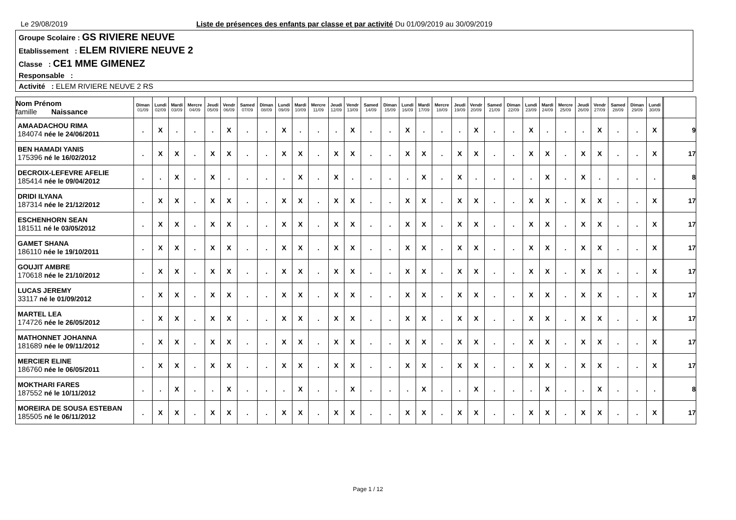Le 29/08/2019 Liste de présences des enfants par classe et par activité Du 01/09/2019 au 30/09/2019
Groupe Scolaire : GS RIVIERE NEUVE
Etablissement : ELEM RIVIERE NEUVE 2
Classe : CE1 MME GIMENEZ
Responsable :
Activité : ELEM RIVIERE NEUVE 2 RS
| Nom Prénom famille Naissance | Diman 01/09 | Lundi 02/09 | Mardi 03/09 | Mercre 04/09 | Jeudi 05/09 | Vendr 06/09 | Samed 07/09 | Diman 08/09 | Lundi 09/09 | Mardi 10/09 | Mercre 11/09 | Jeudi 12/09 | Vendr 13/09 | Samed 14/09 | Diman 15/09 | Lundi 16/09 | Mardi 17/09 | Mercre 18/09 | Jeudi 19/09 | Vendr 20/09 | Samed 21/09 | Diman 22/09 | Lundi 23/09 | Mardi 24/09 | Mercre 25/09 | Jeudi 26/09 | Vendr 27/09 | Samed 28/09 | Diman 29/09 | Lundi 30/09 | | |
| --- | --- | --- | --- | --- | --- | --- | --- | --- | --- | --- | --- | --- | --- | --- | --- | --- | --- | --- | --- | --- | --- | --- | --- | --- | --- | --- | --- | --- | --- | --- | --- | --- |
| AMAADACHOU RIMA 184074 née le 24/06/2011 | . | X | . | . | . | X | . | . | X | . | . | . | X | . | . | X | . | . | . | X | . | . | X | . | . | . | X | . | . | X | | 9 |
| BEN HAMADI YANIS 175396 né le 16/02/2012 | . | X | X | . | X | X | . | . | X | X | . | X | X | . | . | X | X | . | X | X | . | . | X | X | . | X | X | . | . | X | | 17 |
| DECROIX-LEFEVRE AFELIE 185414 née le 09/04/2012 | . | . | X | . | X | . | . | . | . | X | . | X | . | . | . | . | X | . | X | . | . | . | . | X | . | X | . | . | . | . | | 8 |
| DRIDI ILYANA 187314 née le 21/12/2012 | . | X | X | . | X | X | . | . | X | X | . | X | X | . | . | X | X | . | X | X | . | . | X | X | . | X | X | . | . | X | | 17 |
| ESCHENHORN SEAN 181511 né le 03/05/2012 | . | X | X | . | X | X | . | . | X | X | . | X | X | . | . | X | X | . | X | X | . | . | X | X | . | X | X | . | . | X | | 17 |
| GAMET SHANA 186110 née le 19/10/2011 | . | X | X | . | X | X | . | . | X | X | . | X | X | . | . | X | X | . | X | X | . | . | X | X | . | X | X | . | . | X | | 17 |
| GOUJIT AMBRE 170618 née le 21/10/2012 | . | X | X | . | X | X | . | . | X | X | . | X | X | . | . | X | X | . | X | X | . | . | X | X | . | X | X | . | . | X | | 17 |
| LUCAS JEREMY 33117 né le 01/09/2012 | . | X | X | . | X | X | . | . | X | X | . | X | X | . | . | X | X | . | X | X | . | . | X | X | . | X | X | . | . | X | | 17 |
| MARTEL LEA 174726 née le 26/05/2012 | . | X | X | . | X | X | . | . | X | X | . | X | X | . | . | X | X | . | X | X | . | . | X | X | . | X | X | . | . | X | | 17 |
| MATHONNET JOHANNA 181689 née le 09/11/2012 | . | X | X | . | X | X | . | . | X | X | . | X | X | . | . | X | X | . | X | X | . | . | X | X | . | X | X | . | . | X | | 17 |
| MERCIER ELINE 186760 née le 06/05/2011 | . | X | X | . | X | X | . | . | X | X | . | X | X | . | . | X | X | . | X | X | . | . | X | X | . | X | X | . | . | X | | 17 |
| MOKTHARI FARES 187552 né le 10/11/2012 | . | . | X | . | . | X | . | . | . | X | . | . | X | . | . | . | X | . | . | X | . | . | . | X | . | . | X | . | . | . | | 8 |
| MOREIRA DE SOUSA ESTEBAN 185505 né le 06/11/2012 | . | X | X | . | X | X | . | . | X | X | . | X | X | . | . | X | X | . | X | X | . | . | X | X | . | X | X | . | . | X | | 17 |
Page 1 / 12